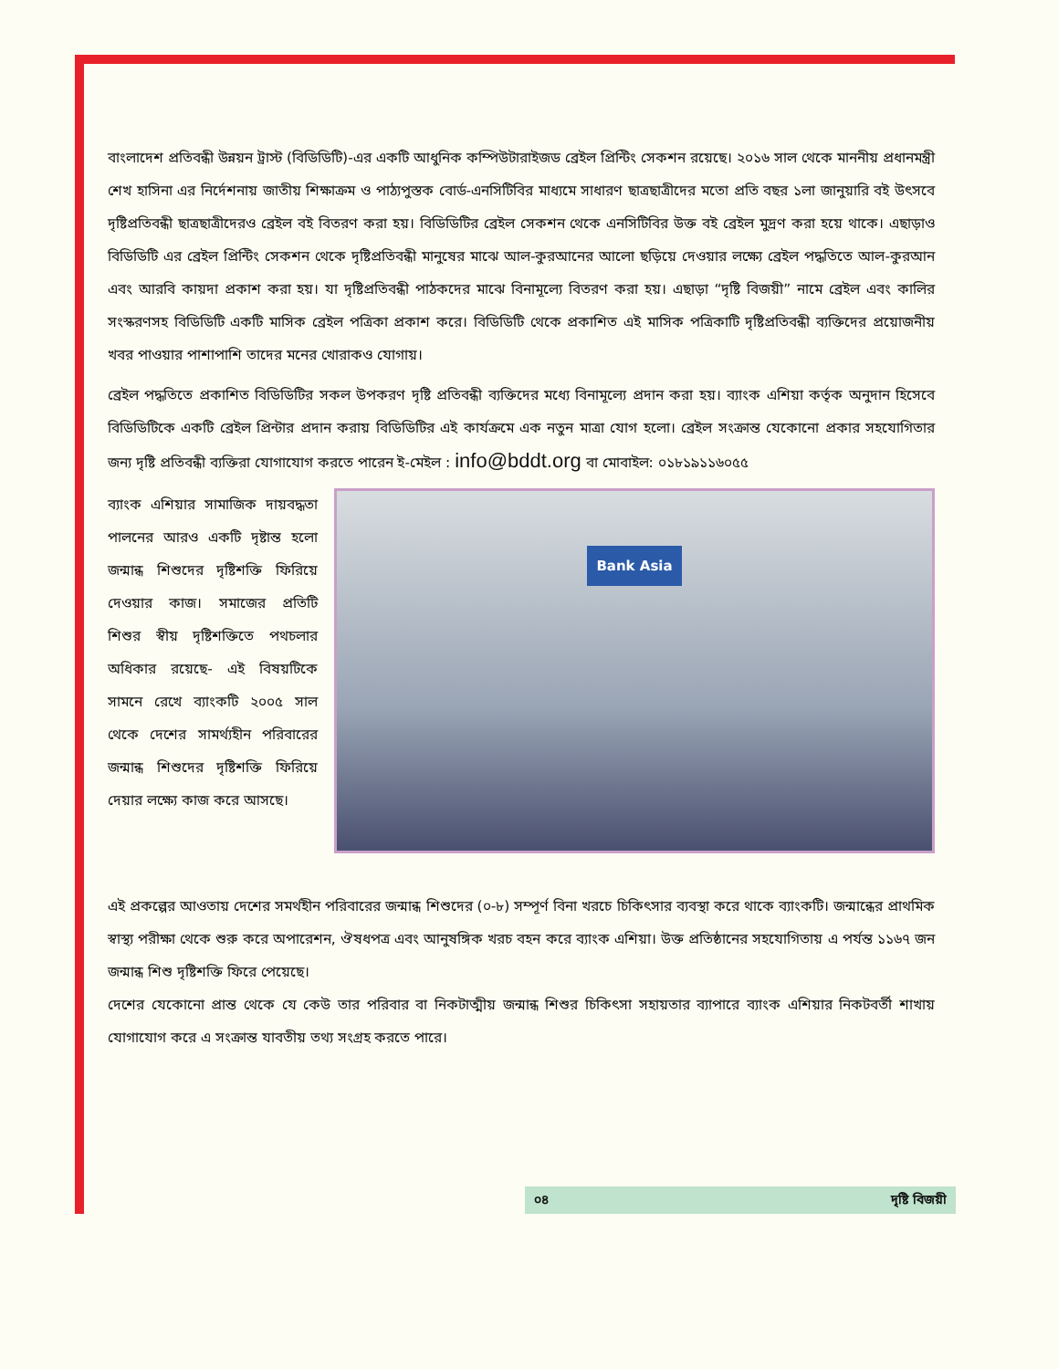বাংলাদেশ প্রতিবন্ধী উন্নয়ন ট্রাস্ট (বিডিডিটি)-এর একটি আধুনিক কম্পিউটারাইজড ব্রেইল প্রিন্টিং সেকশন রয়েছে। ২০১৬ সাল থেকে মাননীয় প্রধানমন্ত্রী শেখ হাসিনা এর নির্দেশনায় জাতীয় শিক্ষাক্রম ও পাঠ্যপুস্তক বোর্ড-এনসিটিবির মাধ্যমে সাধারণ ছাত্রছাত্রীদের মতো প্রতি বছর ১লা জানুয়ারি বই উৎসবে দৃষ্টিপ্রতিবন্ধী ছাত্রছাত্রীদেরও ব্রেইল বই বিতরণ করা হয়। বিডিডিটির ব্রেইল সেকশন থেকে এনসিটিবির উক্ত বই ব্রেইল মুদ্রণ করা হয়ে থাকে। এছাড়াও বিডিডিটি এর ব্রেইল প্রিন্টিং সেকশন থেকে দৃষ্টিপ্রতিবন্ধী মানুষের মাঝে আল-কুরআনের আলো ছড়িয়ে দেওয়ার লক্ষ্যে ব্রেইল পদ্ধতিতে আল-কুরআন এবং আরবি কায়দা প্রকাশ করা হয়। যা দৃষ্টিপ্রতিবন্ধী পাঠকদের মাঝে বিনামূল্যে বিতরণ করা হয়। এছাড়া “দৃষ্টি বিজয়ী” নামে ব্রেইল এবং কালির সংস্করণসহ বিডিডিটি একটি মাসিক ব্রেইল পত্রিকা প্রকাশ করে। বিডিডিটি থেকে প্রকাশিত এই মাসিক পত্রিকাটি দৃষ্টিপ্রতিবন্ধী ব্যক্তিদের প্রয়োজনীয় খবর পাওয়ার পাশাপাশি তাদের মনের খোরাকও যোগায়।
ব্রেইল পদ্ধতিতে প্রকাশিত বিডিডিটির সকল উপকরণ দৃষ্টি প্রতিবন্ধী ব্যক্তিদের মধ্যে বিনামূল্যে প্রদান করা হয়। ব্যাংক এশিয়া কর্তৃক অনুদান হিসেবে বিডিডিটিকে একটি ব্রেইল প্রিন্টার প্রদান করায় বিডিডিটির এই কার্যক্রমে এক নতুন মাত্রা যোগ হলো। ব্রেইল সংক্রান্ত যেকোনো প্রকার সহযোগিতার জন্য দৃষ্টি প্রতিবন্ধী ব্যক্তিরা যোগাযোগ করতে পারেন ই-মেইল : info@bddt.org বা মোবাইল: ০১৮১৯১১৬০৫৫
ব্যাংক এশিয়ার সামাজিক দায়বদ্ধতা পালনের আরও একটি দৃষ্টান্ত হলো জন্মান্ধ শিশুদের দৃষ্টিশক্তি ফিরিয়ে দেওয়ার কাজ। সমাজের প্রতিটি শিশুর স্বীয় দৃষ্টিশক্তিতে পথচলার অধিকার রয়েছে- এই বিষয়টিকে সামনে রেখে ব্যাংকটি ২০০৫ সাল থেকে দেশের সামর্থ্যহীন পরিবারের জন্মান্ধ শিশুদের দৃষ্টিশক্তি ফিরিয়ে দেয়ার লক্ষ্যে কাজ করে আসছে।
Bank Asia
এই প্রকল্পের আওতায় দেশের সমর্থহীন পরিবারের জন্মান্ধ শিশুদের (০-৮) সম্পূর্ণ বিনা খরচে চিকিৎসার ব্যবস্থা করে থাকে ব্যাংকটি। জন্মান্ধের প্রাথমিক স্বাস্থ্য পরীক্ষা থেকে শুরু করে অপারেশন, ঔষধপত্র এবং আনুষঙ্গিক খরচ বহন করে ব্যাংক এশিয়া। উক্ত প্রতিষ্ঠানের সহযোগিতায় এ পর্যন্ত ১১৬৭ জন জন্মান্ধ শিশু দৃষ্টিশক্তি ফিরে পেয়েছে।
দেশের যেকোনো প্রান্ত থেকে যে কেউ তার পরিবার বা নিকটাত্মীয় জন্মান্ধ শিশুর চিকিৎসা সহায়তার ব্যাপারে ব্যাংক এশিয়ার নিকটবর্তী শাখায় যোগাযোগ করে এ সংক্রান্ত যাবতীয় তথ্য সংগ্রহ করতে পারে।
০৪ দৃষ্টি বিজয়ী